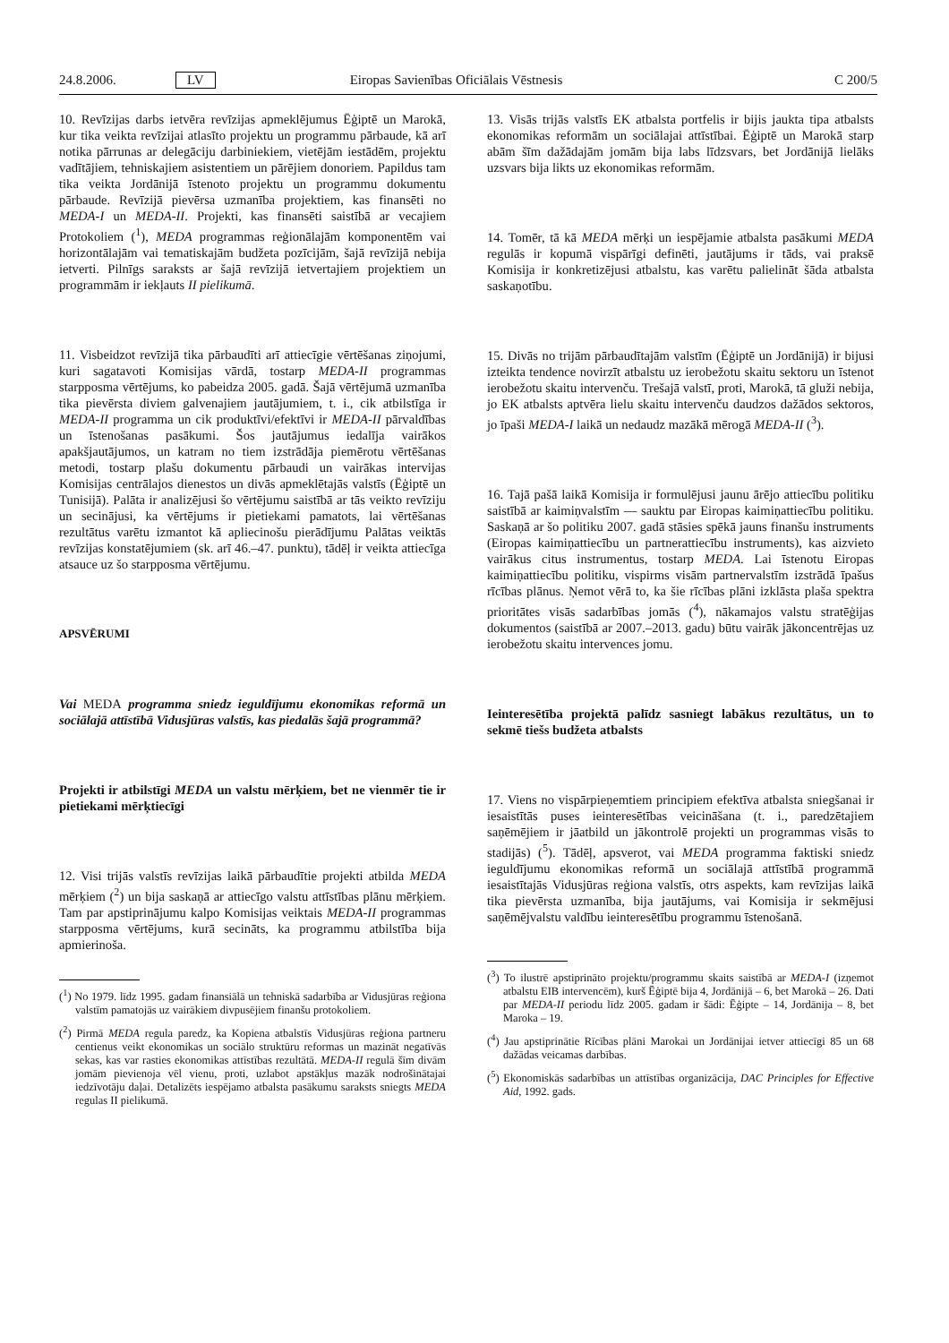24.8.2006. LV Eiropas Savienības Oficiālais Vēstnesis C 200/5
10. Revīzijas darbs ietvēra revīzijas apmeklējumus Ēģiptē un Marokā, kur tika veikta revīzijai atlasīto projektu un programmu pārbaude, kā arī notika pārrunas ar delegāciju darbiniekiem, vietējām iestādēm, projektu vadītājiem, tehniskajiem asistentiem un pārējiem donoriem. Papildus tam tika veikta Jordānijā īstenoto projektu un programmu dokumentu pārbaude. Revīzijā pievērsa uzmanība projektiem, kas finansēti no MEDA-I un MEDA-II. Projekti, kas finansēti saistībā ar vecajiem Protokoliem (<sup>1</sup>), MEDA programmas reģionālajām komponentēm vai horizontālajām vai tematiskajām budžeta pozīcijām, šajā revīzijā nebija ietverti. Pilnīgs saraksts ar šajā revīzijā ietvertajiem projektiem un programmām ir iekļauts II pielikumā.
11. Visbeidzot revīzijā tika pārbaudīti arī attiecīgie vērtēšanas ziņojumi, kuri sagatavoti Komisijas vārdā, tostarp MEDA-II programmas starpposma vērtējums, ko pabeidza 2005. gadā. Šajā vērtējumā uzmanība tika pievērsta diviem galvenajiem jautājumiem, t. i., cik atbilstīga ir MEDA-II programma un cik produktīvi/efektīvi ir MEDA-II pārvaldības un īstenošanas pasākumi. Šos jautājumus iedalīja vairākos apakšjautājumos, un katram no tiem izstrādāja piemērotu vērtēšanas metodi, tostarp plašu dokumentu pārbaudi un vairākas intervijas Komisijas centrālajos dienestos un divās apmeklētajās valstīs (Ēģiptē un Tunisijā). Palāta ir analizējusi šo vērtējumu saistībā ar tās veikto revīziju un secinājusi, ka vērtējums ir pietiekami pamatots, lai vērtēšanas rezultātus varētu izmantot kā apliecinošu pierādījumu Palātas veiktās revīzijas konstatējumiem (sk. arī 46.–47. punktu), tādēļ ir veikta attiecīga atsauce uz šo starpposma vērtējumu.
APSVĒRUMI
Vai MEDA programma sniedz ieguldījumu ekonomikas reformā un sociālajā attīstībā Vidusjūras valstīs, kas piedalās šajā programmā?
Projekti ir atbilstīgi MEDA un valstu mērķiem, bet ne vienmēr tie ir pietiekami mērķtiecīgi
12. Visi trijās valstīs revīzijas laikā pārbaudītie projekti atbilda MEDA mērķiem (<sup>2</sup>) un bija saskaņā ar attiecīgo valstu attīstības plānu mērķiem. Tam par apstiprinājumu kalpo Komisijas veiktais MEDA-II programmas starpposma vērtējums, kurā secināts, ka programmu atbilstība bija apmierinoša.
(<sup>1</sup>) No 1979. līdz 1995. gadam finansiālā un tehniskā sadarbība ar Vidusjūras reģiona valstīm pamatojās uz vairākiem divpusējiem finanšu protokoliem.
(<sup>2</sup>) Pirmā MEDA regula paredz, ka Kopiena atbalstīs Vidusjūras reģiona partneru centienus veikt ekonomikas un sociālo struktūru reformas un mazināt negatīvās sekas, kas var rasties ekonomikas attīstības rezultātā. MEDA-II regulā šīm divām jomām pievienoja vēl vienu, proti, uzlabot apstākļus mazāk nodrošinātajai iedzīvotāju daļai. Detalizēts iespējamo atbalsta pasākumu saraksts sniegts MEDA regulas II pielikumā.
13. Visās trijās valstīs EK atbalsta portfelis ir bijis jaukta tipa atbalsts ekonomikas reformām un sociālajai attīstībai. Ēģiptē un Marokā starp abām šīm dažādajām jomām bija labs līdzsvars, bet Jordānijā lielāks uzsvars bija likts uz ekonomikas reformām.
14. Tomēr, tā kā MEDA mērķi un iespējamie atbalsta pasākumi MEDA regulās ir kopumā vispārīgi definēti, jautājums ir tāds, vai praksē Komisija ir konkretizējusi atbalstu, kas varētu palielināt šāda atbalsta saskaņotību.
15. Divās no trijām pārbaudītajām valstīm (Ēģiptē un Jordānijā) ir bijusi izteikta tendence novirzīt atbalstu uz ierobežotu skaitu sektoru un īstenot ierobežotu skaitu intervenču. Trešajā valstī, proti, Marokā, tā gluži nebija, jo EK atbalsts aptvēra lielu skaitu intervenču daudzos dažādos sektoros, jo īpaši MEDA-I laikā un nedaudz mazākā mērogā MEDA-II (<sup>3</sup>).
16. Tajā pašā laikā Komisija ir formulējusi jaunu ārējo attiecību politiku saistībā ar kaimiņvalstīm — sauktu par Eiropas kaimiņattiecību politiku. Saskaņā ar šo politiku 2007. gadā stāsies spēkā jauns finanšu instruments (Eiropas kaimiņattiecību un partnerattiecību instruments), kas aizvieto vairākus citus instrumentus, tostarp MEDA. Lai īstenotu Eiropas kaimiņattiecību politiku, vispirms visām partnervalstīm izstrādā īpašus rīcības plānus. Ņemot vērā to, ka šie rīcības plāni izklāsta plaša spektra prioritātes visās sadarbības jomās (<sup>4</sup>), nākamajos valstu stratēģijas dokumentos (saistībā ar 2007.–2013. gadu) būtu vairāk jākoncentrējas uz ierobežotu skaitu intervences jomu.
Ieinteresētība projektā palīdz sasniegt labākus rezultātus, un to sekmē tiešs budžeta atbalsts
17. Viens no vispārpieņemtiem principiem efektīva atbalsta sniegšanai ir iesaistītās puses ieinteresētības veicināšana (t. i., paredzētajiem saņēmējiem ir jāatbild un jākontrolē projekti un programmas visās to stadijās) (<sup>5</sup>). Tādēļ, apsverot, vai MEDA programma faktiski sniedz ieguldījumu ekonomikas reformā un sociālajā attīstībā programmā iesaistītajās Vidusjūras reģiona valstīs, otrs aspekts, kam revīzijas laikā tika pievērsta uzmanība, bija jautājums, vai Komisija ir sekmējusi saņēmējvalstu valdību ieinteresētību programmu īstenošanā.
(<sup>3</sup>) To ilustrē apstiprināto projektu/programmu skaits saistībā ar MEDA-I (izņemot atbalstu EIB intervencēm), kurš Ēģiptē bija 4, Jordānijā – 6, bet Marokā – 26. Dati par MEDA-II periodu līdz 2005. gadam ir šādi: Ēģipte – 14, Jordānija – 8, bet Maroka – 19.
(<sup>4</sup>) Jau apstiprinātie Rīcības plāni Marokai un Jordānijai ietver attiecīgi 85 un 68 dažādas veicamas darbības.
(<sup>5</sup>) Ekonomiskās sadarbības un attīstības organizācija, DAC Principles for Effective Aid, 1992. gads.